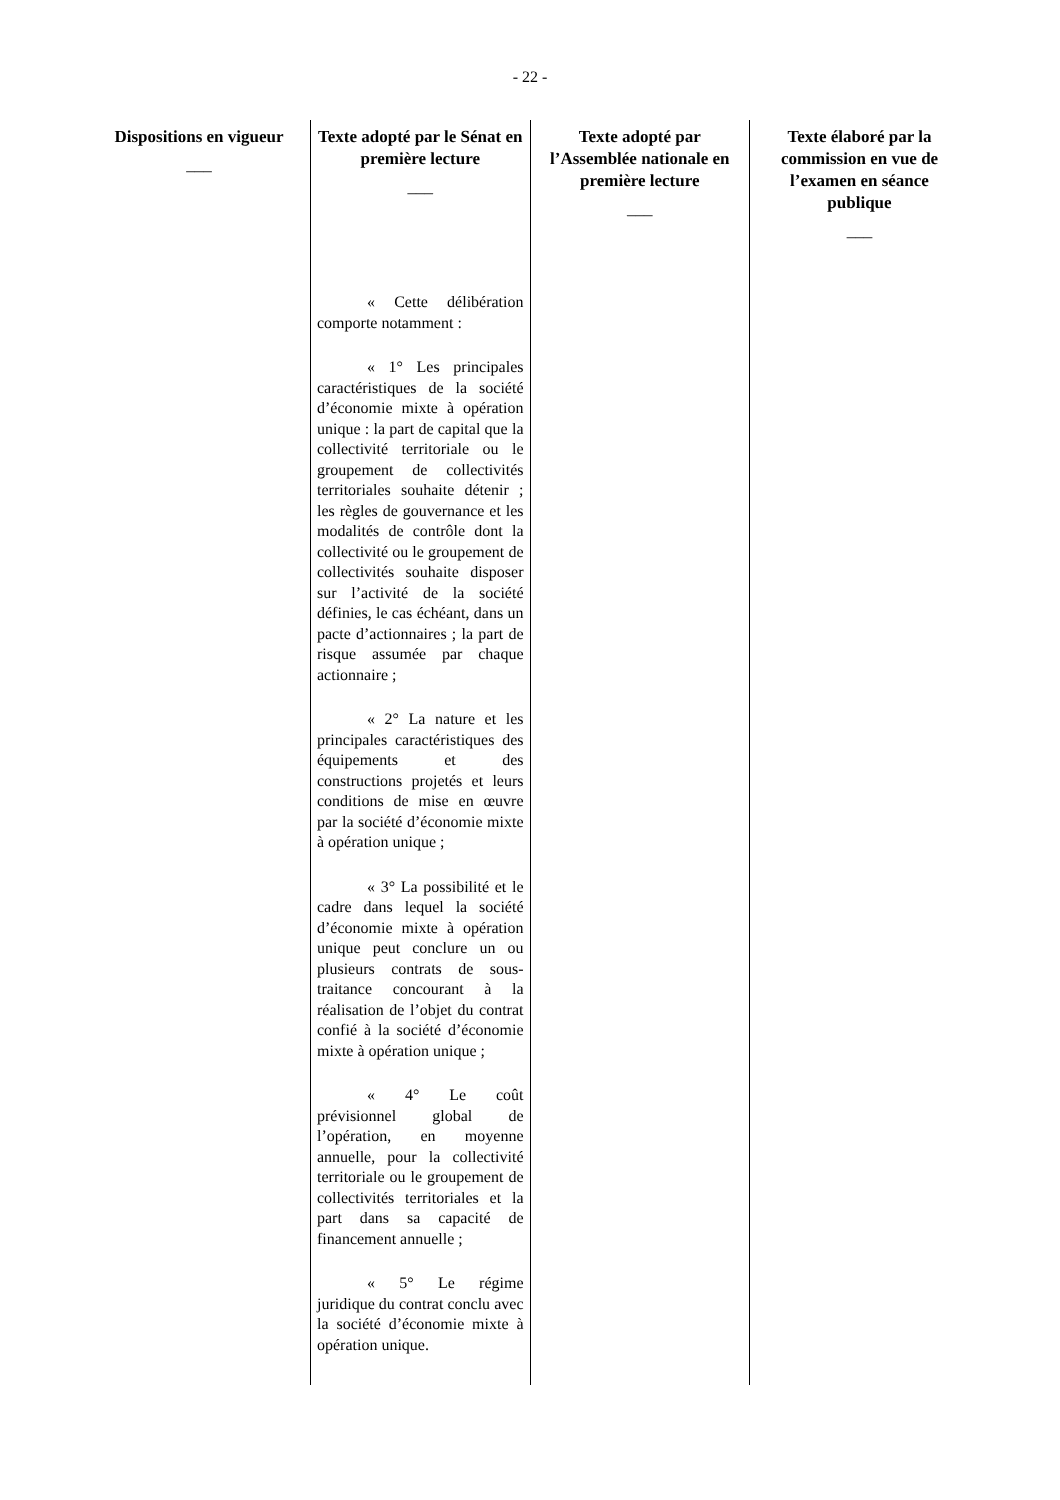- 22 -
| Dispositions en vigueur ___ | Texte adopté par le Sénat en première lecture ___ | Texte adopté par l’Assemblée nationale en première lecture ___ | Texte élaboré par la commission en vue de l’examen en séance publique ___ |
| --- | --- | --- | --- |
| | « Cette délibération comporte notamment : « 1° Les principales caractéristiques de la société d’économie mixte à opération unique : la part de capital que la collectivité territoriale ou le groupement de collectivités territoriales souhaite détenir ; les règles de gouvernance et les modalités de contrôle dont la collectivité ou le groupement de collectivités souhaite disposer sur l’activité de la société définies, le cas échéant, dans un pacte d’actionnaires ; la part de risque assumée par chaque actionnaire ; « 2° La nature et les principales caractéristiques des équipements et des constructions projetés et leurs conditions de mise en œuvre par la société d’économie mixte à opération unique ; « 3° La possibilité et le cadre dans lequel la société d’économie mixte à opération unique peut conclure un ou plusieurs contrats de sous-traitance concourant à la réalisation de l’objet du contrat confié à la société d’économie mixte à opération unique ; « 4° Le coût prévisionnel global de l’opération, en moyenne annuelle, pour la collectivité territoriale ou le groupement de collectivités territoriales et la part dans sa capacité de financement annuelle ; « 5° Le régime juridique du contrat conclu avec la société d’économie mixte à opération unique. | | |